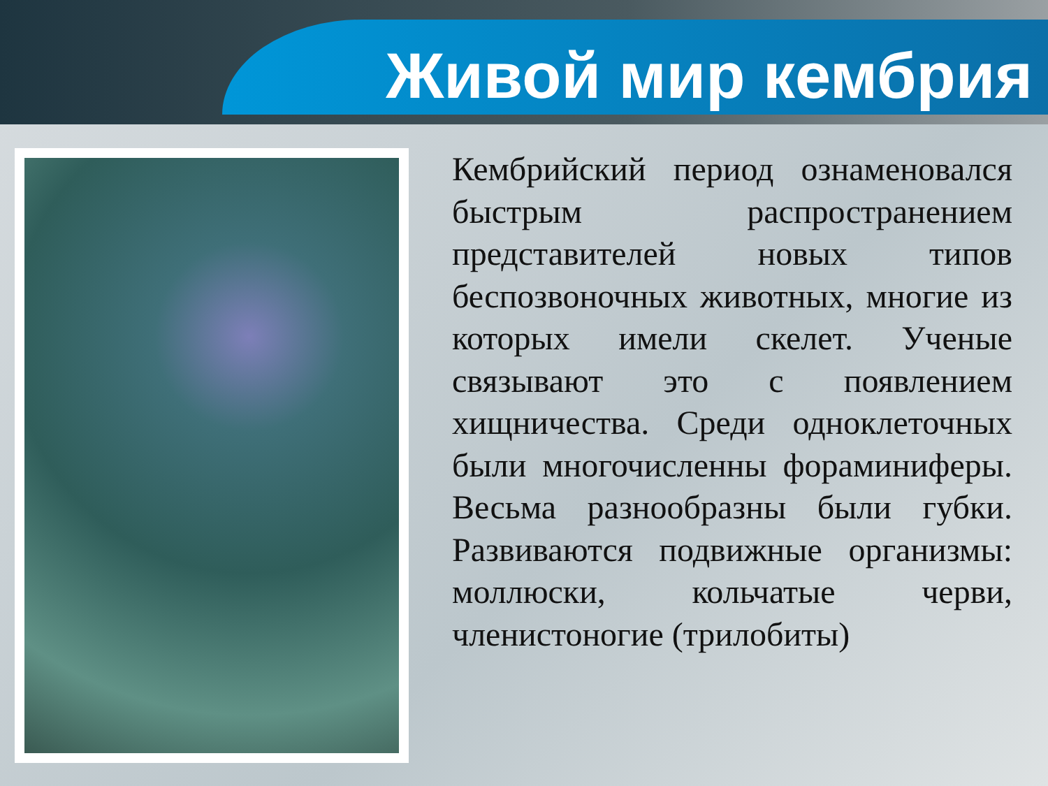Живой мир кембрия
Кембрийский период ознаменовался быстрым распространением представителей новых типов беспозвоночных животных, многие из которых имели скелет. Ученые связывают это с появлением хищничества. Среди одноклеточных были многочисленны фораминиферы. Весьма разнообразны были губки. Развиваются подвижные организмы: моллюски, кольчатые черви, членистоногие (трилобиты)